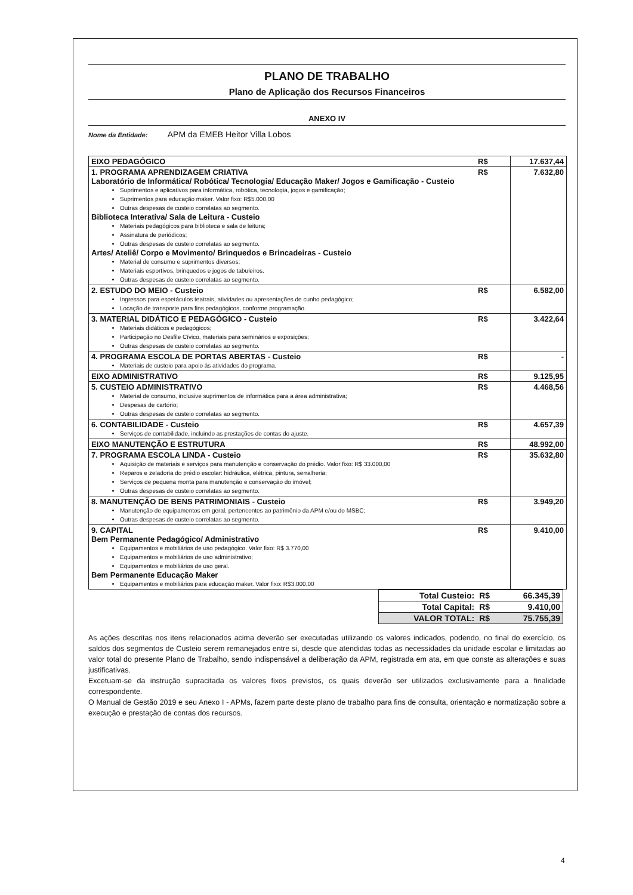PLANO DE TRABALHO
Plano de Aplicação dos Recursos Financeiros
ANEXO IV
Nome da Entidade: APM da EMEB Heitor Villa Lobos
| EIXO PEDAGÓGICO | R$ | 17.637,44 |
| 1. PROGRAMA APRENDIZAGEM CRIATIVA Laboratório de Informática/ Robótica/ Tecnologia/ Educação Maker/ Jogos e Gamificação - Custeio Suprimentos e aplicativos para informática, robótica, tecnologia, jogos e gamificação; Suprimentos para educação maker. Valor fixo: R$5.000,00 Outras despesas de custeio correlatas ao segmento. Biblioteca Interativa/ Sala de Leitura - Custeio Materiais pedagógicos para biblioteca e sala de leitura; Assinatura de periódicos; Outras despesas de custeio correlatas ao segmento. Artes/ Ateliê/ Corpo e Movimento/ Brinquedos e Brincadeiras - Custeio Material de consumo e suprimentos diversos; Materiais esportivos, brinquedos e jogos de tabuleiros. Outras despesas de custeio correlatas ao segmento. | R$ | 7.632,80 |
| 2. ESTUDO DO MEIO - Custeio Ingressos para espetáculos teatrais, atividades ou apresentações de cunho pedagógico; Locação de transporte para fins pedagógicos, conforme programação. | R$ | 6.582,00 |
| 3. MATERIAL DIDÁTICO E PEDAGÓGICO - Custeio Materiais didáticos e pedagógicos; Participação no Desfile Cívico, materiais para seminários e exposições; Outras despesas de custeio correlatas ao segmento. | R$ | 3.422,64 |
| 4. PROGRAMA ESCOLA DE PORTAS ABERTAS - Custeio Materiais de custeio para apoio às atividades do programa. | R$ | - |
| EIXO ADMINISTRATIVO | R$ | 9.125,95 |
| 5. CUSTEIO ADMINISTRATIVO Material de consumo, inclusive suprimentos de informática para a área administrativa; Despesas de cartório; Outras despesas de custeio correlatas ao segmento. | R$ | 4.468,56 |
| 6. CONTABILIDADE - Custeio Serviços de contabilidade, incluindo as prestações de contas do ajuste. | R$ | 4.657,39 |
| EIXO MANUTENÇÃO E ESTRUTURA | R$ | 48.992,00 |
| 7. PROGRAMA ESCOLA LINDA - Custeio Aquisição de materiais e serviços para manutenção e conservação do prédio. Valor fixo: R$ 33.000,00 Reparos e zeladoria do prédio escolar: hidráulica, elétrica, pintura, serralheria; Serviços de pequena monta para manutenção e conservação do imóvel; Outras despesas de custeio correlatas ao segmento. | R$ | 35.632,80 |
| 8. MANUTENÇÃO DE BENS PATRIMONIAIS - Custeio Manutenção de equipamentos em geral, pertencentes ao patrimônio da APM e/ou do MSBC; Outras despesas de custeio correlatas ao segmento. | R$ | 3.949,20 |
| 9. CAPITAL Bem Permanente Pedagógico/ Administrativo Equipamentos e mobiliários de uso pedagógico. Valor fixo: R$ 3.770,00 Equipamentos e mobiliários de uso administrativo; Equipamentos e mobiliários de uso geral. Bem Permanente Educação Maker Equipamentos e mobiliários para educação maker. Valor fixo: R$3.000,00 | R$ | 9.410,00 |
| Total Custeio: | R$ | 66.345,39 |
| Total Capital: | R$ | 9.410,00 |
| VALOR TOTAL: | R$ | 75.755,39 |
As ações descritas nos itens relacionados acima deverão ser executadas utilizando os valores indicados, podendo, no final do exercício, os saldos dos segmentos de Custeio serem remanejados entre si, desde que atendidas todas as necessidades da unidade escolar e limitadas ao valor total do presente Plano de Trabalho, sendo indispensável a deliberação da APM, registrada em ata, em que conste as alterações e suas justificativas.
Excetuam-se da instrução supracitada os valores fixos previstos, os quais deverão ser utilizados exclusivamente para a finalidade correspondente.
O Manual de Gestão 2019 e seu Anexo I - APMs, fazem parte deste plano de trabalho para fins de consulta, orientação e normatização sobre a execução e prestação de contas dos recursos.
4